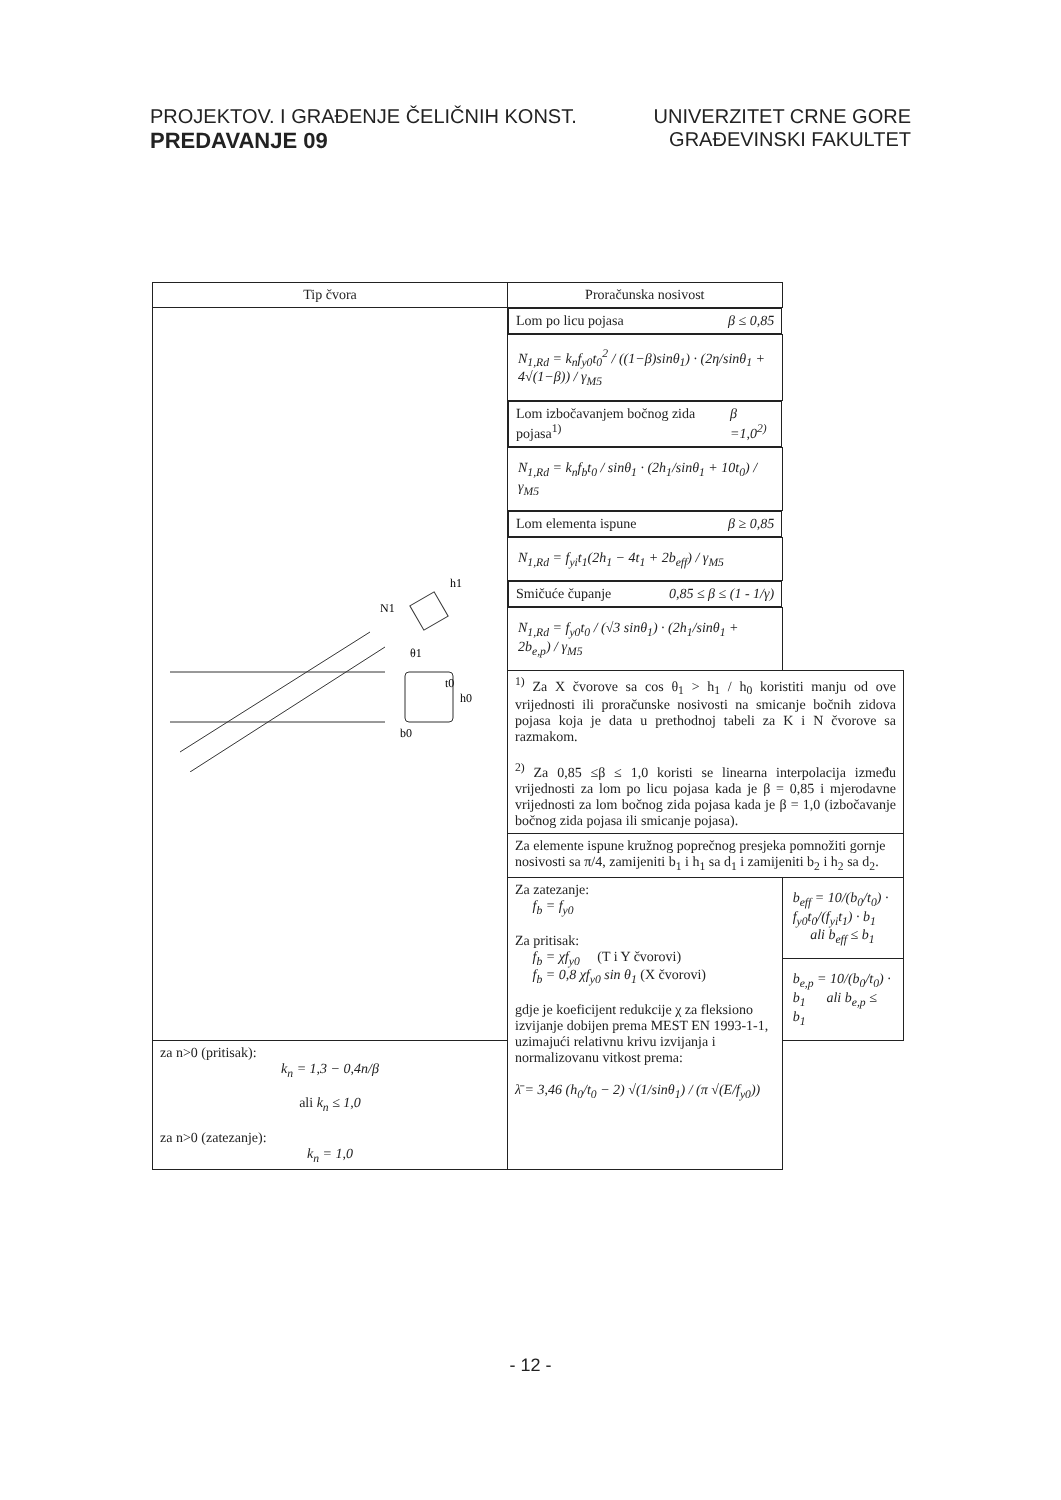PROJEKTOV. I GRAĐENJE ČELIČNIH KONST.
PREDAVANJE 09
UNIVERZITET CRNE GORE
GRAĐEVINSKI FAKULTET
| Tip čvora | Proračunska nosivost | |
| --- | --- | --- |
| N1 b0 h0 t0 h1 θ1 | Lom po licu pojasa β ≤ 0,85 | |
| | N<sub>1,Rd</sub> = k<sub>n</sub>f<sub>y0</sub>t<sub>0</sub><sup>2</sup> / ((1−β)sinθ<sub>1</sub>) · (2η/sinθ<sub>1</sub> + 4√(1−β)) / γ<sub>M5</sub> | |
| | Lom izbočavanjem bočnog zida pojasa<sup>1)</sup> β =1,0<sup>2)</sup> | |
| | N<sub>1,Rd</sub> = k<sub>n</sub>f<sub>b</sub>t<sub>0</sub> / sinθ<sub>1</sub> · (2h<sub>1</sub>/sinθ<sub>1</sub> + 10t<sub>0</sub>) / γ<sub>M5</sub> | |
| | Lom elementa ispune β ≥ 0,85 | |
| | N<sub>1,Rd</sub> = f<sub>yi</sub>t<sub>1</sub>(2h<sub>1</sub> − 4t<sub>1</sub> + 2b<sub>eff</sub>) / γ<sub>M5</sub> | |
| | Smičuće čupanje 0,85 ≤ β ≤ (1 - 1/γ) | |
| | N<sub>1,Rd</sub> = f<sub>y0</sub>t<sub>0</sub> / (√3 sinθ<sub>1</sub>) · (2h<sub>1</sub>/sinθ<sub>1</sub> + 2b<sub>e,p</sub>) / γ<sub>M5</sub> | |
| | <sup>1)</sup> Za X čvorove sa cos θ<sub>1</sub> > h<sub>1</sub> / h<sub>0</sub> koristiti manju od ove vrijednosti ili proračunske nosivosti na smicanje bočnih zidova pojasa koja je data u prethodnoj tabeli za K i N čvorove sa razmakom. <sup>2)</sup> Za 0,85 ≤β ≤ 1,0 koristi se linearna interpolacija između vrijednosti za lom po licu pojasa kada je β = 0,85 i mjerodavne vrijednosti za lom bočnog zida pojasa kada je β = 1,0 (izbočavanje bočnog zida pojasa ili smicanje pojasa). | |
| | Za elemente ispune kružnog poprečnog presjeka pomnožiti gornje nosivosti sa π/4, zamijeniti b<sub>1</sub> i h<sub>1</sub> sa d<sub>1</sub> i zamijeniti b<sub>2</sub> i h<sub>2</sub> sa d<sub>2</sub>. | |
| | Za zatezanje: f<sub>b</sub> = f<sub>y0</sub> Za pritisak: f<sub>b</sub> = χf<sub>y0</sub> (T i Y čvorovi) f<sub>b</sub> = 0,8 χf<sub>y0</sub> sin θ<sub>1</sub> (X čvorovi) gdje je koeficijent redukcije χ za fleksiono izvijanje dobijen prema MEST EN 1993-1-1, uzimajući relativnu krivu izvijanja i normalizovanu vitkost prema: λ̄ = 3,46 (h<sub>0</sub>/t<sub>0</sub> − 2) √(1/sinθ<sub>1</sub>) / (π √(E/f<sub>y0</sub>)) | b<sub>eff</sub> = 10/(b<sub>0</sub>/t<sub>0</sub>) · f<sub>y0</sub>t<sub>0</sub>/(f<sub>yi</sub>t<sub>1</sub>) · b<sub>1</sub> ali b<sub>eff</sub> ≤ b<sub>1</sub> |
| | | b<sub>e,p</sub> = 10/(b<sub>0</sub>/t<sub>0</sub>) · b<sub>1</sub> ali b<sub>e,p</sub> ≤ b<sub>1</sub> |
| za n>0 (pritisak): k<sub>n</sub> = 1,3 − 0,4n/β ali k<sub>n</sub> ≤ 1,0 za n>0 (zatezanje): k<sub>n</sub> = 1,0 | | |
- 12 -